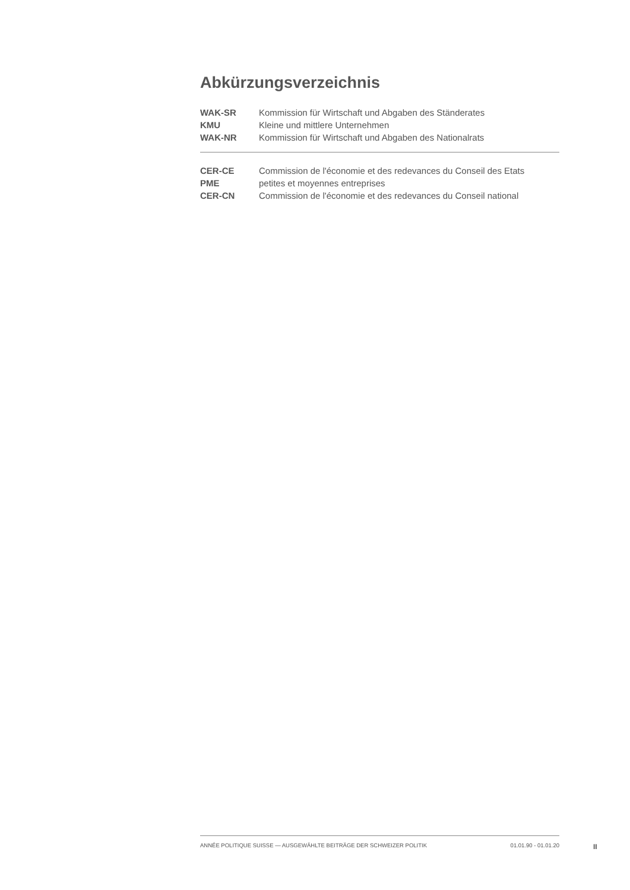Abkürzungsverzeichnis
| WAK-SR | Kommission für Wirtschaft und Abgaben des Ständerates |
| KMU | Kleine und mittlere Unternehmen |
| WAK-NR | Kommission für Wirtschaft und Abgaben des Nationalrats |
| CER-CE | Commission de l'économie et des redevances du Conseil des Etats |
| PME | petites et moyennes entreprises |
| CER-CN | Commission de l'économie et des redevances du Conseil national |
ANNÉE POLITIQUE SUISSE — AUSGEWÄHLTE BEITRÄGE DER SCHWEIZER POLITIK 01.01.90 - 01.01.20
II